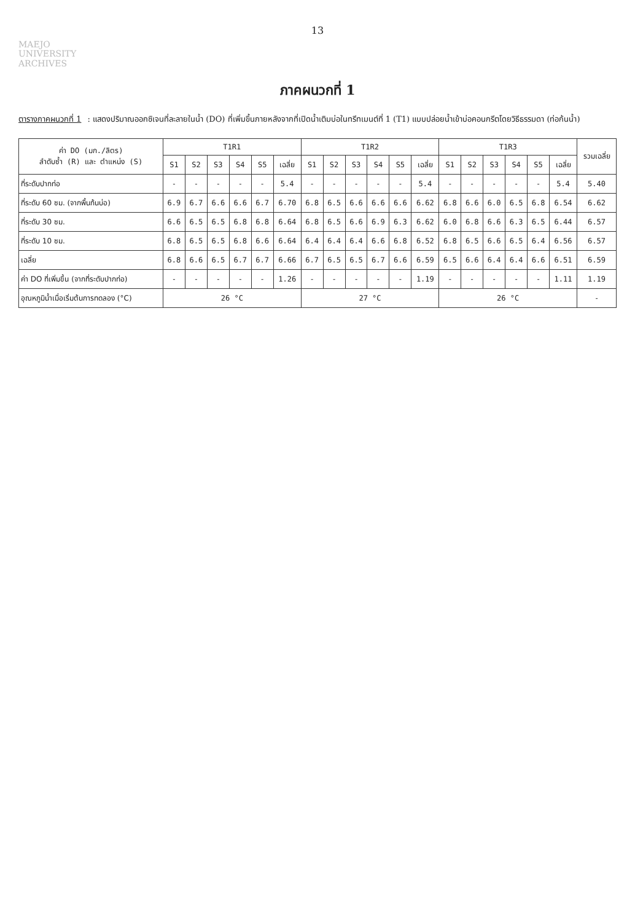13
MAEJO
UNIVERSITY
ARCHIVES
ภาคผนวกที่ 1
ตารางภาคผนวกที่ 1 : แสดงปริมาณออกซิเจนที่ละลายในน้ำ (DO) ที่เพิ่มขึ้นภายหลังจากที่เปิดน้ำเติมบ่อในทรีทเมนต์ที่ 1 (T1) แบบปล่อยน้ำเข้าบ่อคอนกรีตโดยวิธีธรรมดา (ท่อก้นน้ำ)
| ค่า DO (มก./ลิตร) ลำดับซ้ำ (R) และ ตำแหน่ง (S) | T1R1 | | | | | | T1R2 | | | | | | T1R3 | | | | | | รวมเฉลี่ย |
| --- | --- | --- | --- | --- | --- | --- | --- | --- | --- | --- | --- | --- | --- | --- | --- | --- | --- | --- | --- |
| | S1 | S2 | S3 | S4 | S5 | เฉลี่ย | S1 | S2 | S3 | S4 | S5 | เฉลี่ย | S1 | S2 | S3 | S4 | S5 | เฉลี่ย | |
| ที่ระดับปากท่อ | - | - | - | - | - | 5.4 | - | - | - | - | - | 5.4 | - | - | - | - | - | 5.4 | 5.40 |
| ที่ระดับ 60 ซม. (จากพื้นก้นบ่อ) | 6.9 | 6.7 | 6.6 | 6.6 | 6.7 | 6.70 | 6.8 | 6.5 | 6.6 | 6.6 | 6.6 | 6.62 | 6.8 | 6.6 | 6.0 | 6.5 | 6.8 | 6.54 | 6.62 |
| ที่ระดับ 30 ซม. | 6.6 | 6.5 | 6.5 | 6.8 | 6.8 | 6.64 | 6.8 | 6.5 | 6.6 | 6.9 | 6.3 | 6.62 | 6.0 | 6.8 | 6.6 | 6.3 | 6.5 | 6.44 | 6.57 |
| ที่ระดับ 10 ซม. | 6.8 | 6.5 | 6.5 | 6.8 | 6.6 | 6.64 | 6.4 | 6.4 | 6.4 | 6.6 | 6.8 | 6.52 | 6.8 | 6.5 | 6.6 | 6.5 | 6.4 | 6.56 | 6.57 |
| เฉลี่ย | 6.8 | 6.6 | 6.5 | 6.7 | 6.7 | 6.66 | 6.7 | 6.5 | 6.5 | 6.7 | 6.6 | 6.59 | 6.5 | 6.6 | 6.4 | 6.4 | 6.6 | 6.51 | 6.59 |
| ค่า DO ที่เพิ่มขึ้น (จากที่ระดับปากท่อ) | - | - | - | - | - | 1.26 | - | - | - | - | - | 1.19 | - | - | - | - | - | 1.11 | 1.19 |
| อุณหภูมิน้ำเมื่อเริ่มต้นการทดลอง (°C) | 26 °C | | | | | | 27 °C | | | | | | 26 °C | | | | | | - |